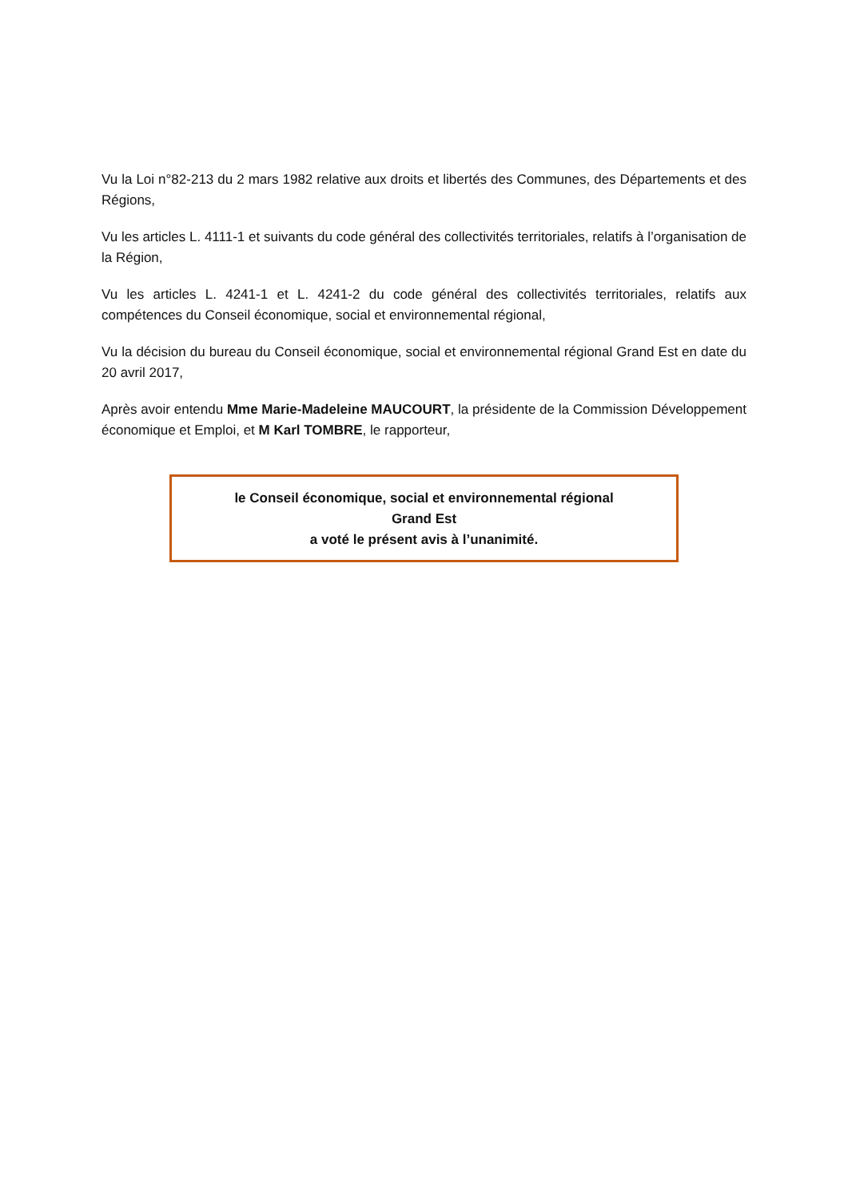Vu la Loi n°82-213 du 2 mars 1982 relative aux droits et libertés des Communes, des Départements et des Régions,
Vu les articles L. 4111-1 et suivants du code général des collectivités territoriales, relatifs à l’organisation de la Région,
Vu les articles L. 4241-1 et L. 4241-2 du code général des collectivités territoriales, relatifs aux compétences du Conseil économique, social et environnemental régional,
Vu la décision du bureau du Conseil économique, social et environnemental régional Grand Est en date du 20 avril 2017,
Après avoir entendu Mme Marie-Madeleine MAUCOURT, la présidente de la Commission Développement économique et Emploi, et M Karl TOMBRE, le rapporteur,
le Conseil économique, social et environnemental régional
Grand Est
a voté le présent avis à l’unanimité.